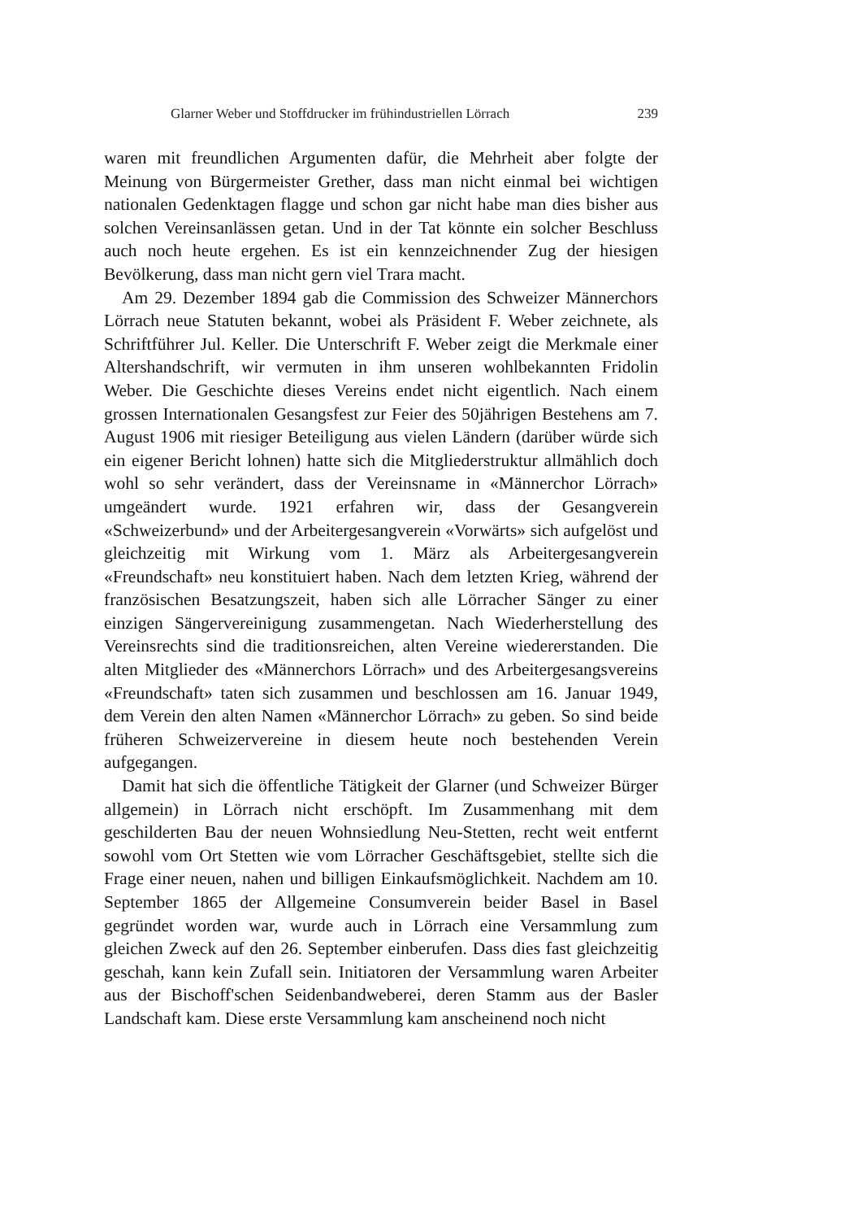Glarner Weber und Stoffdrucker im frühindustriellen Lörrach 239
waren mit freundlichen Argumenten dafür, die Mehrheit aber folgte der Meinung von Bürgermeister Grether, dass man nicht einmal bei wichtigen nationalen Gedenktagen flagge und schon gar nicht habe man dies bisher aus solchen Vereinsanlässen getan. Und in der Tat könnte ein solcher Beschluss auch noch heute ergehen. Es ist ein kennzeichnender Zug der hiesigen Bevölkerung, dass man nicht gern viel Trara macht.
Am 29. Dezember 1894 gab die Commission des Schweizer Männerchors Lörrach neue Statuten bekannt, wobei als Präsident F. Weber zeichnete, als Schriftführer Jul. Keller. Die Unterschrift F. Weber zeigt die Merkmale einer Altershandschrift, wir vermuten in ihm unseren wohlbekannten Fridolin Weber. Die Geschichte dieses Vereins endet nicht eigentlich. Nach einem grossen Internationalen Gesangsfest zur Feier des 50jährigen Bestehens am 7. August 1906 mit riesiger Beteiligung aus vielen Ländern (darüber würde sich ein eigener Bericht lohnen) hatte sich die Mitgliederstruktur allmählich doch wohl so sehr verändert, dass der Vereinsname in «Männerchor Lörrach» umgeändert wurde. 1921 erfahren wir, dass der Gesangverein «Schweizerbund» und der Arbeitergesangverein «Vorwärts» sich aufgelöst und gleichzeitig mit Wirkung vom 1. März als Arbeitergesangverein «Freundschaft» neu konstituiert haben. Nach dem letzten Krieg, während der französischen Besatzungszeit, haben sich alle Lörracher Sänger zu einer einzigen Sängervereinigung zusammengetan. Nach Wiederherstellung des Vereinsrechts sind die traditionsreichen, alten Vereine wiedererstanden. Die alten Mitglieder des «Männerchors Lörrach» und des Arbeitergesangsvereins «Freundschaft» taten sich zusammen und beschlossen am 16. Januar 1949, dem Verein den alten Namen «Männerchor Lörrach» zu geben. So sind beide früheren Schweizervereine in diesem heute noch bestehenden Verein aufgegangen.
Damit hat sich die öffentliche Tätigkeit der Glarner (und Schweizer Bürger allgemein) in Lörrach nicht erschöpft. Im Zusammenhang mit dem geschilderten Bau der neuen Wohnsiedlung Neu-Stetten, recht weit entfernt sowohl vom Ort Stetten wie vom Lörracher Geschäftsgebiet, stellte sich die Frage einer neuen, nahen und billigen Einkaufsmöglichkeit. Nachdem am 10. September 1865 der Allgemeine Consumverein beider Basel in Basel gegründet worden war, wurde auch in Lörrach eine Versammlung zum gleichen Zweck auf den 26. September einberufen. Dass dies fast gleichzeitig geschah, kann kein Zufall sein. Initiatoren der Versammlung waren Arbeiter aus der Bischoff'schen Seidenbandweberei, deren Stamm aus der Basler Landschaft kam. Diese erste Versammlung kam anscheinend noch nicht